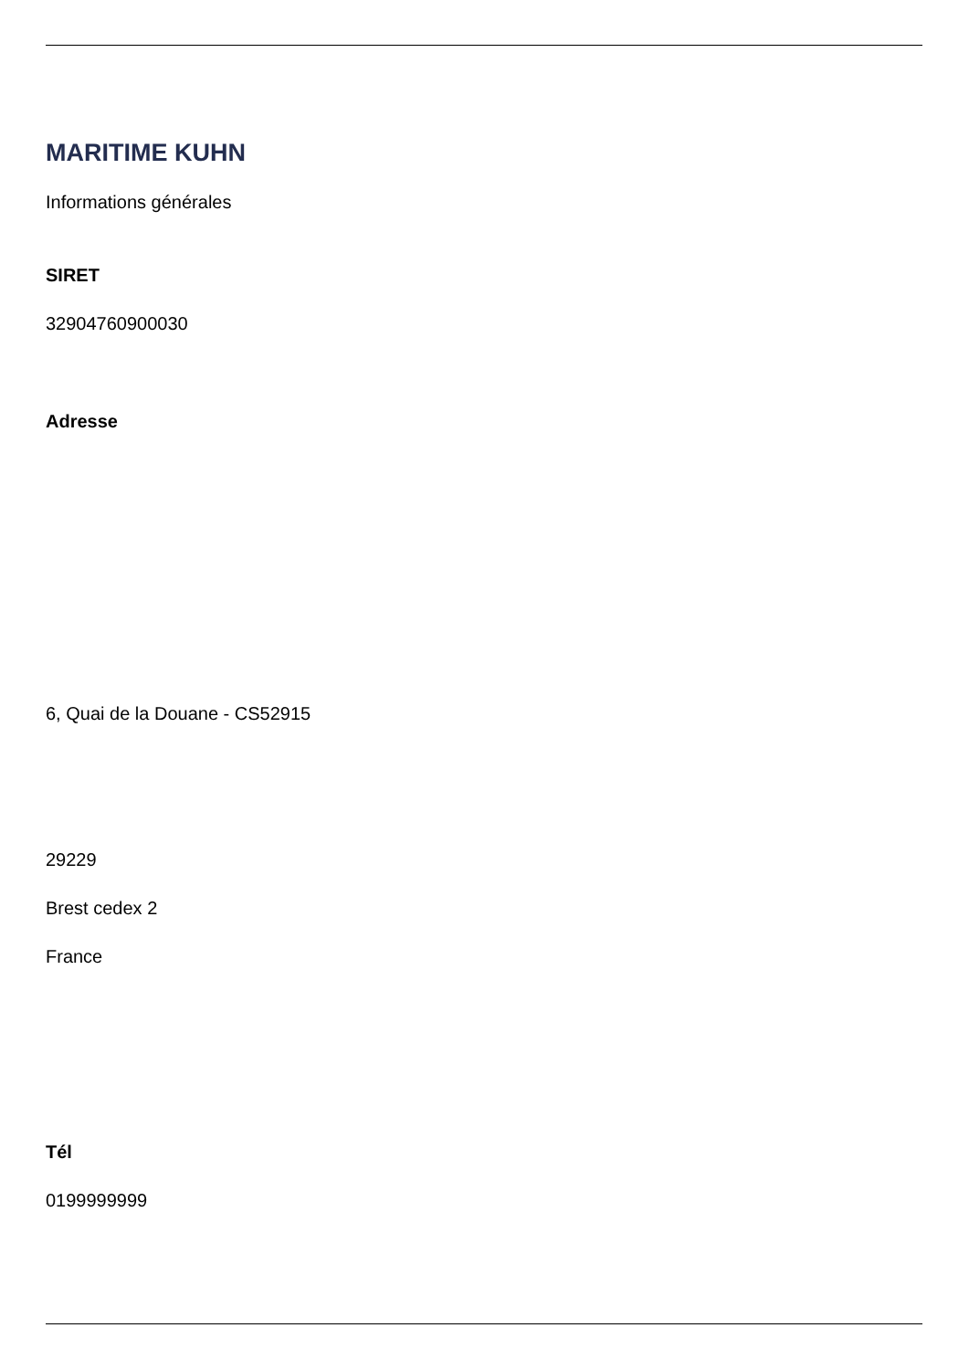MARITIME KUHN
Informations générales
SIRET
32904760900030
Adresse
6, Quai de la Douane - CS52915
29229
Brest cedex 2
France
Tél
0199999999